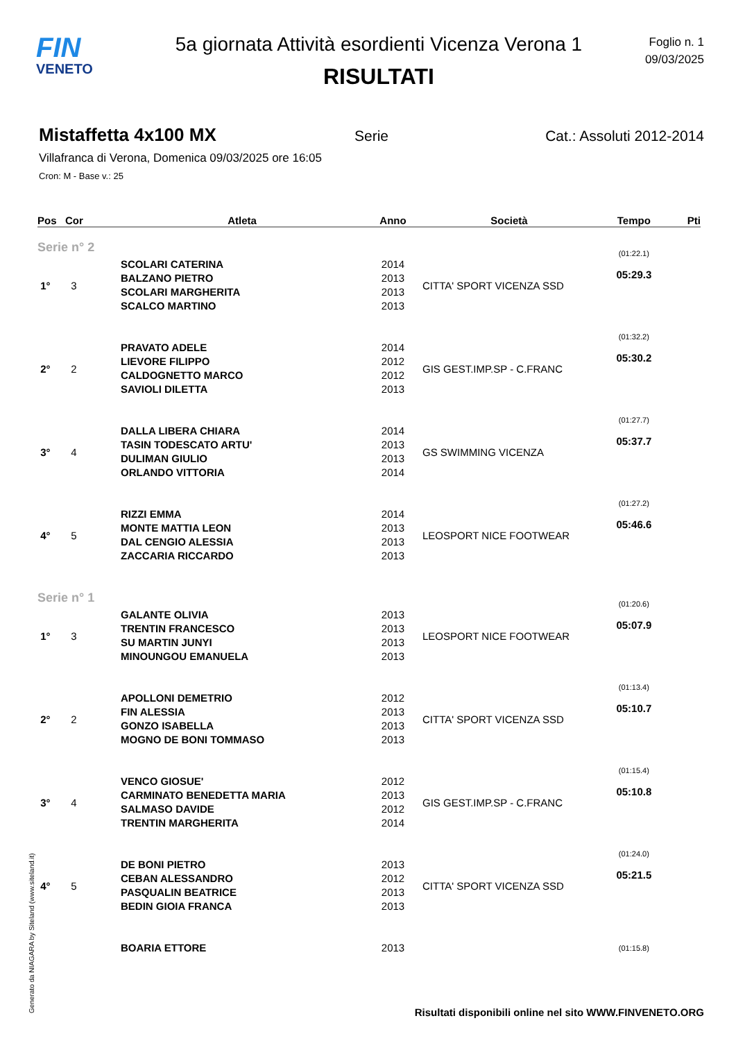FIN
VENETO
5a giornata Attività esordienti Vicenza Verona 1
RISULTATI
Foglio n. 1
09/03/2025
Mistaffetta 4x100 MX
Serie Cat.: Assoluti 2012-2014
Villafranca di Verona, Domenica 09/03/2025 ore 16:05
Cron: M - Base v.: 25
| Pos | Cor | Atleta | Anno | Società | Tempo | Pti |
| --- | --- | --- | --- | --- | --- | --- |
| Serie n° 2 | | | | | | |
| 1° | 3 | SCOLARI CATERINA BALZANO PIETRO SCOLARI MARGHERITA SCALCO MARTINO | 2014 2013 2013 2013 | CITTA' SPORT VICENZA SSD | (01:22.1) 05:29.3 | |
| 2° | 2 | PRAVATO ADELE LIEVORE FILIPPO CALDOGNETTO MARCO SAVIOLI DILETTA | 2014 2012 2012 2013 | GIS GEST.IMP.SP - C.FRANC | (01:32.2) 05:30.2 | |
| 3° | 4 | DALLA LIBERA CHIARA TASIN TODESCATO ARTU' DULIMAN GIULIO ORLANDO VITTORIA | 2014 2013 2013 2014 | GS SWIMMING VICENZA | (01:27.7) 05:37.7 | |
| 4° | 5 | RIZZI EMMA MONTE MATTIA LEON DAL CENGIO ALESSIA ZACCARIA RICCARDO | 2014 2013 2013 2013 | LEOSPORT NICE FOOTWEAR | (01:27.2) 05:46.6 | |
| Serie n° 1 | | | | | | |
| 1° | 3 | GALANTE OLIVIA TRENTIN FRANCESCO SU MARTIN JUNYI MINOUNGOU EMANUELA | 2013 2013 2013 2013 | LEOSPORT NICE FOOTWEAR | (01:20.6) 05:07.9 | |
| 2° | 2 | APOLLONI DEMETRIO FIN ALESSIA GONZO ISABELLA MOGNO DE BONI TOMMASO | 2012 2013 2013 2013 | CITTA' SPORT VICENZA SSD | (01:13.4) 05:10.7 | |
| 3° | 4 | VENCO GIOSUE' CARMINATO BENEDETTA MARIA SALMASO DAVIDE TRENTIN MARGHERITA | 2012 2013 2012 2014 | GIS GEST.IMP.SP - C.FRANC | (01:15.4) 05:10.8 | |
| 4° | 5 | DE BONI PIETRO CEBAN ALESSANDRO PASQUALIN BEATRICE BEDIN GIOIA FRANCA | 2013 2012 2013 2013 | CITTA' SPORT VICENZA SSD | (01:24.0) 05:21.5 | |
| | | BOARIA ETTORE | 2013 | | (01:15.8) | |
Generato da NIAGARA by Siteland (www.siteland.it)
Risultati disponibili online nel sito WWW.FINVENETO.ORG